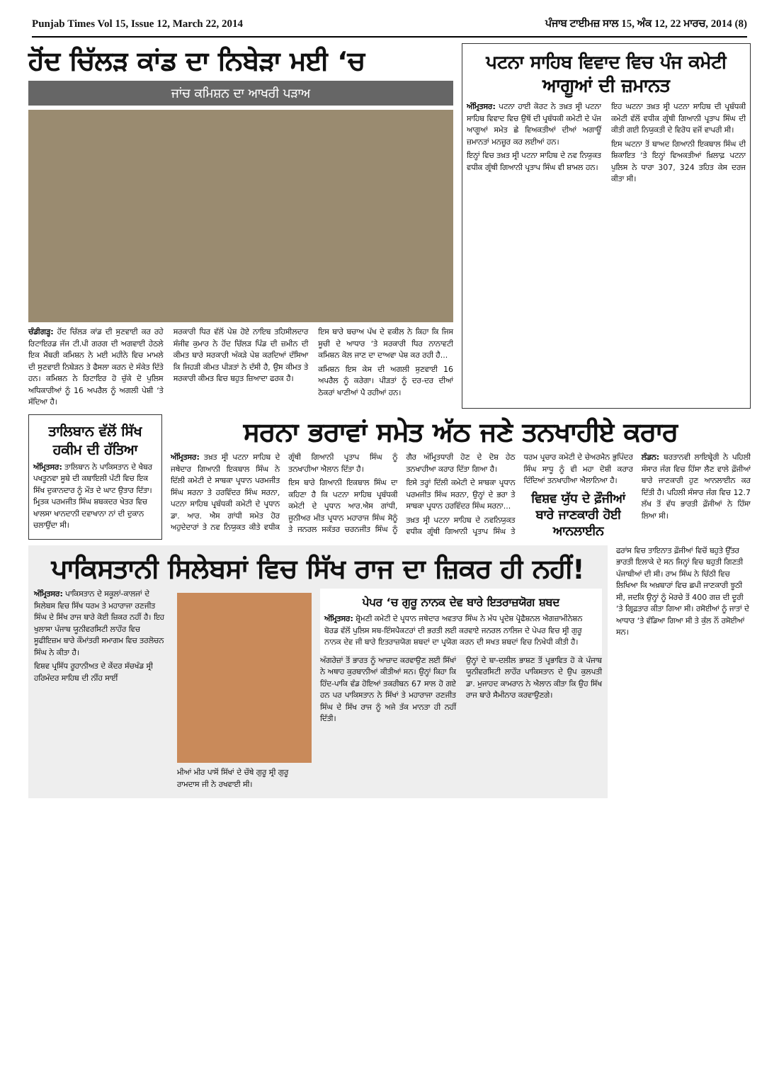Punjab Times Vol 15, Issue 12, March 22, 2014 ਪੰਜਾਬ ਟਾਈਮਜ਼ ਸਾਲ 15, ਅੰਕ 12, 22 ਮਾਰਚ, 2014 (8)
ਹੋਂਦ ਚਿੱਲੜ ਕਾਂਡ ਦਾ ਨਿਬੇੜਾ ਮਈ ‘ਚ
ਜਾਂਚ ਕਮਿਸ਼ਨ ਦਾ ਆਖਰੀ ਪੜਾਅ
ਚੰਡੀਗੜ੍ਹ: ਹੋਂਦ ਚਿੱਲੜ ਕਾਂਡ ਦੀ ਸੁਣਵਾਈ ਕਰ ਰਹੇ ਰਿਟਾਇਰਡ ਜੱਜ ਟੀ.ਪੀ ਗਰਗ ਦੀ ਅਗਵਾਈ ਹੇਠਲੇ ਇਕ ਮੈਂਬਰੀ ਕਮਿਸ਼ਨ ਨੇ ਮਈ ਮਹੀਨੇ ਵਿਚ ਮਾਮਲੇ ਦੀ ਸੁਣਵਾਈ ਨਿਬੇੜਨ ਤੇ ਫੈਸਲਾ ਕਰਨ ਦੇ ਸੰਕੇਤ ਦਿੱਤੇ ਹਨ। ਕਮਿਸ਼ਨ ਨੇ ਰਿਟਾਇਰ ਹੋ ਚੁੱਕੇ ਦੋ ਪੁਲਿਸ ਅਧਿਕਾਰੀਆਂ ਨੂੰ 16 ਅਪਰੈਲ ਨੂੰ ਅਗਲੀ ਪੇਸ਼ੀ ‘ਤੇ ਸੱਦਿਆ ਹੈ।
ਸਰਕਾਰੀ ਧਿਰ ਵੱਲੋਂ ਪੇਸ਼ ਹੋਏ ਨਾਇਬ ਤਹਿਸੀਲਦਾਰ ਸੰਜੀਵ ਕੁਮਾਰ ਨੇ ਹੋਂਦ ਚਿੱਲੜ ਪਿੰਡ ਦੀ ਜ਼ਮੀਨ ਦੀ ਕੀਮਤ ਬਾਰੇ ਸਰਕਾਰੀ ਅੰਕੜੇ ਪੇਸ਼ ਕਰਦਿਆਂ ਦੱਸਿਆ ਕਿ ਜਿਹੜੀ ਕੀਮਤ ਪੀੜਤਾਂ ਨੇ ਦੱਸੀ ਹੈ, ਉਸ ਕੀਮਤ ਤੇ ਸਰਕਾਰੀ ਕੀਮਤ ਵਿਚ ਬਹੁਤ ਜ਼ਿਆਦਾ ਫਰਕ ਹੈ।
ਇਸ ਬਾਰੇ ਬਚਾਅ ਪੱਖ ਦੇ ਵਕੀਲ ਨੇ ਕਿਹਾ ਕਿ ਜਿਸ ਸੂਚੀ ਦੇ ਆਧਾਰ ‘ਤੇ ਸਰਕਾਰੀ ਧਿਰ ਨਾਨਾਵਟੀ ਕਮਿਸ਼ਨ ਕੋਲ ਜਾਣ ਦਾ ਦਾਅਵਾ ਪੇਸ਼ ਕਰ ਰਹੀ ਹੈ...
ਕਮਿਸ਼ਨ ਇਸ ਕੇਸ ਦੀ ਅਗਲੀ ਸੁਣਵਾਈ 16 ਅਪਰੈਲ ਨੂੰ ਕਰੇਗਾ। ਪੀੜਤਾਂ ਨੂੰ ਦਰ-ਦਰ ਦੀਆਂ ਠੋਕਰਾਂ ਖਾਣੀਆਂ ਪੈ ਰਹੀਆਂ ਹਨ।
ਪਟਨਾ ਸਾਹਿਬ ਵਿਵਾਦ ਵਿਚ ਪੰਜ ਕਮੇਟੀ ਆਗੂਆਂ ਦੀ ਜ਼ਮਾਨਤ
ਅੰਮ੍ਰਿਤਸਰ: ਪਟਨਾ ਹਾਈ ਕੋਰਟ ਨੇ ਤਖ਼ਤ ਸ੍ਰੀ ਪਟਨਾ ਸਾਹਿਬ ਵਿਵਾਦ ਵਿਚ ਉਥੋਂ ਦੀ ਪ੍ਰਬੰਧਕੀ ਕਮੇਟੀ ਦੇ ਪੰਜ ਆਗੂਆਂ ਸਮੇਤ ਛੇ ਵਿਅਕਤੀਆਂ ਦੀਆਂ ਅਗਾਊਂ ਜ਼ਮਾਨਤਾਂ ਮਨਜ਼ੂਰ ਕਰ ਲਈਆਂ ਹਨ।
ਇਨ੍ਹਾਂ ਵਿਚ ਤਖ਼ਤ ਸ੍ਰੀ ਪਟਨਾ ਸਾਹਿਬ ਦੇ ਨਵ ਨਿਯੁਕਤ ਵਧੀਕ ਗ੍ਰੰਥੀ ਗਿਆਨੀ ਪ੍ਰਤਾਪ ਸਿੰਘ ਵੀ ਸ਼ਾਮਲ ਹਨ।
ਇਹ ਘਟਨਾ ਤਖ਼ਤ ਸ੍ਰੀ ਪਟਨਾ ਸਾਹਿਬ ਦੀ ਪ੍ਰਬੰਧਕੀ ਕਮੇਟੀ ਵੱਲੋਂ ਵਧੀਕ ਗ੍ਰੰਥੀ ਗਿਆਨੀ ਪ੍ਰਤਾਪ ਸਿੰਘ ਦੀ ਕੀਤੀ ਗਈ ਨਿਯੁਕਤੀ ਦੇ ਵਿਰੋਧ ਵਜੋਂ ਵਾਪਰੀ ਸੀ।
ਇਸ ਘਟਨਾ ਤੋਂ ਬਾਅਦ ਗਿਆਨੀ ਇਕਬਾਲ ਸਿੰਘ ਦੀ ਸ਼ਿਕਾਇਤ ‘ਤੇ ਇਨ੍ਹਾਂ ਵਿਅਕਤੀਆਂ ਖ਼ਿਲਾਫ਼ ਪਟਨਾ ਪੁਲਿਸ ਨੇ ਧਾਰਾ 307, 324 ਤਹਿਤ ਕੇਸ ਦਰਜ ਕੀਤਾ ਸੀ।
ਤਾਲਿਬਾਨ ਵੱਲੋਂ ਸਿੱਖ ਹਕੀਮ ਦੀ ਹੱਤਿਆ
ਅੰਮ੍ਰਿਤਸਰ: ਤਾਲਿਬਾਨ ਨੇ ਪਾਕਿਸਤਾਨ ਦੇ ਖੈਬਰ ਪਖਤੂਨਵਾ ਸੂਬੇ ਦੀ ਕਬਾਇਲੀ ਪੱਟੀ ਵਿਚ ਇਕ ਸਿੱਖ ਦੁਕਾਨਦਾਰ ਨੂੰ ਮੌਤ ਦੇ ਘਾਟ ਉਤਾਰ ਦਿੱਤਾ। ਮ੍ਰਿਤਕ ਪਰਮਜੀਤ ਸਿੰਘ ਸ਼ਬਕਦਰ ਖੇਤਰ ਵਿਚ ਖਾਲਸਾ ਖਾਨਦਾਨੀ ਦਵਾਖਾਨਾ ਨਾਂ ਦੀ ਦੁਕਾਨ ਚਲਾਉਂਦਾ ਸੀ।
ਸਰਨਾ ਭਰਾਵਾਂ ਸਮੇਤ ਅੱਠ ਜਣੇ ਤਨਖਾਹੀਏ ਕਰਾਰ
ਅੰਮ੍ਰਿਤਸਰ: ਤਖ਼ਤ ਸ੍ਰੀ ਪਟਨਾ ਸਾਹਿਬ ਦੇ ਜਥੇਦਾਰ ਗਿਆਨੀ ਇਕਬਾਲ ਸਿੰਘ ਨੇ ਦਿੱਲੀ ਕਮੇਟੀ ਦੇ ਸਾਬਕਾ ਪ੍ਰਧਾਨ ਪਰਮਜੀਤ ਸਿੰਘ ਸਰਨਾ ਤੇ ਹਰਵਿੰਦਰ ਸਿੰਘ ਸਰਨਾ, ਪਟਨਾ ਸਾਹਿਬ ਪ੍ਰਬੰਧਕੀ ਕਮੇਟੀ ਦੇ ਪ੍ਰਧਾਨ ਡਾ. ਆਰ. ਐਸ ਗਾਂਧੀ ਸਮੇਤ ਹੋਰ ਅਹੁਦੇਦਾਰਾਂ ਤੇ ਨਵ ਨਿਯੁਕਤ ਕੀਤੇ ਵਧੀਕ ਗ੍ਰੰਥੀ ਗਿਆਨੀ ਪ੍ਰਤਾਪ ਸਿੰਘ ਨੂੰ ਤਨਖਾਹੀਆ ਐਲਾਨ ਦਿੱਤਾ ਹੈ।
ਇਸ ਬਾਰੇ ਗਿਆਨੀ ਇਕਬਾਲ ਸਿੰਘ ਦਾ ਕਹਿਣਾ ਹੈ ਕਿ ਪਟਨਾ ਸਾਹਿਬ ਪ੍ਰਬੰਧਕੀ ਕਮੇਟੀ ਦੇ ਪ੍ਰਧਾਨ ਆਰ.ਐਸ ਗਾਂਧੀ, ਜੂਨੀਅਰ ਮੀਤ ਪ੍ਰਧਾਨ ਮਹਾਰਾਜ ਸਿੰਘ ਸੋਨੂੰ ਤੇ ਜਨਰਲ ਸਕੱਤਰ ਚਰਨਜੀਤ ਸਿੰਘ ਨੂੰ ਗੈਰ ਅੰਮ੍ਰਿਤਧਾਰੀ ਹੋਣ ਦੇ ਦੋਸ਼ ਹੇਠ ਤਨਖਾਹੀਆ ਕਰਾਰ ਦਿੱਤਾ ਗਿਆ ਹੈ।
ਇਸੇ ਤਰ੍ਹਾਂ ਦਿੱਲੀ ਕਮੇਟੀ ਦੇ ਸਾਬਕਾ ਪ੍ਰਧਾਨ ਪਰਮਜੀਤ ਸਿੰਘ ਸਰਨਾ, ਉਨ੍ਹਾਂ ਦੇ ਭਰਾ ਤੇ ਸਾਬਕਾ ਪ੍ਰਧਾਨ ਹਰਵਿੰਦਰ ਸਿੰਘ ਸਰਨਾ...
ਤਖ਼ਤ ਸ੍ਰੀ ਪਟਨਾ ਸਾਹਿਬ ਦੇ ਨਵਨਿਯੁਕਤ ਵਧੀਕ ਗ੍ਰੰਥੀ ਗਿਆਨੀ ਪ੍ਰਤਾਪ ਸਿੰਘ ਤੇ ਧਰਮ ਪ੍ਰਚਾਰ ਕਮੇਟੀ ਦੇ ਚੇਅਰਮੈਨ ਭੁਪਿੰਦਰ ਸਿੰਘ ਸਾਧੂ ਨੂੰ ਵੀ ਮਹਾ ਦੋਸ਼ੀ ਕਰਾਰ ਦਿੰਦਿਆਂ ਤਨਖਾਹੀਆ ਐਲਾਨਿਆ ਹੈ।
ਵਿਸ਼ਵ ਯੁੱਧ ਦੇ ਫ਼ੌਜੀਆਂ ਬਾਰੇ ਜਾਣਕਾਰੀ ਹੋਈ ਆਨਲਾਈਨ
ਲੰਡਨ: ਬਰਤਾਨਵੀ ਲਾਇਬ੍ਰੇਰੀ ਨੇ ਪਹਿਲੀ ਸੰਸਾਰ ਜੰਗ ਵਿਚ ਹਿੱਸਾ ਲੈਣ ਵਾਲੇ ਫ਼ੌਜੀਆਂ ਬਾਰੇ ਜਾਣਕਾਰੀ ਹੁਣ ਆਨਲਾਈਨ ਕਰ ਦਿੱਤੀ ਹੈ। ਪਹਿਲੀ ਸੰਸਾਰ ਜੰਗ ਵਿਚ 12.7 ਲੱਖ ਤੋਂ ਵੱਧ ਭਾਰਤੀ ਫ਼ੌਜੀਆਂ ਨੇ ਹਿੱਸਾ ਲਿਆ ਸੀ।
ਪਾਕਿਸਤਾਨੀ ਸਿਲੇਬਸਾਂ ਵਿਚ ਸਿੱਖ ਰਾਜ ਦਾ ਜ਼ਿਕਰ ਹੀ ਨਹੀਂ!
ਅੰਮ੍ਰਿਤਸਰ: ਪਾਕਿਸਤਾਨ ਦੇ ਸਕੂਲਾਂ-ਕਾਲਜਾਂ ਦੇ ਸਿਲੇਬਸ ਵਿਚ ਸਿੱਖ ਧਰਮ ਤੇ ਮਹਾਰਾਜਾ ਰਣਜੀਤ ਸਿੰਘ ਦੇ ਸਿੱਖ ਰਾਜ ਬਾਰੇ ਕੋਈ ਜ਼ਿਕਰ ਨਹੀਂ ਹੈ। ਇਹ ਖੁਲਾਸਾ ਪੰਜਾਬ ਯੂਨੀਵਰਸਿਟੀ ਲਾਹੌਰ ਵਿਚ ਸੂਫੀਇਜ਼ਮ ਬਾਰੇ ਕੌਮਾਂਤਰੀ ਸਮਾਗਮ ਵਿਚ ਤਰਲੋਚਨ ਸਿੰਘ ਨੇ ਕੀਤਾ ਹੈ।
ਵਿਸ਼ਵ ਪ੍ਰਸਿੱਧ ਰੂਹਾਨੀਅਤ ਦੇ ਕੇਂਦਰ ਸੱਚਖੰਡ ਸ੍ਰੀ ਹਰਿਮੰਦਰ ਸਾਹਿਬ ਦੀ ਨੀਂਹ ਸਾਈਂ
ਮੀਆਂ ਮੀਰ ਪਾਸੋਂ ਸਿੱਖਾਂ ਦੇ ਚੌਥੇ ਗੁਰੂ ਸ੍ਰੀ ਗੁਰੂ ਰਾਮਦਾਸ ਜੀ ਨੇ ਰਖਵਾਈ ਸੀ।
ਪੇਪਰ ‘ਚ ਗੁਰੂ ਨਾਨਕ ਦੇਵ ਬਾਰੇ ਇਤਰਾਜ਼ਯੋਗ ਸ਼ਬਦ
ਅੰਮ੍ਰਿਤਸਰ: ਸ਼੍ਰੋਮਣੀ ਕਮੇਟੀ ਦੇ ਪ੍ਰਧਾਨ ਜਥੇਦਾਰ ਅਵਤਾਰ ਸਿੰਘ ਨੇ ਮੱਧ ਪ੍ਰਦੇਸ਼ ਪ੍ਰੋਫੈਸ਼ਨਲ ਐਗਜ਼ਾਮੀਨੇਸ਼ਨ ਬੋਰਡ ਵੱਲੋਂ ਪੁਲਿਸ ਸਬ-ਇੰਸਪੈਕਟਰਾਂ ਦੀ ਭਰਤੀ ਲਈ ਕਰਵਾਏ ਜਨਰਲ ਨਾਲਿਜ ਦੇ ਪੇਪਰ ਵਿਚ ਸ੍ਰੀ ਗੁਰੂ ਨਾਨਕ ਦੇਵ ਜੀ ਬਾਰੇ ਇਤਰਾਜ਼ਯੋਗ ਸ਼ਬਦਾਂ ਦਾ ਪ੍ਰਯੋਗ ਕਰਨ ਦੀ ਸਖਤ ਸ਼ਬਦਾਂ ਵਿਚ ਨਿਖੇਧੀ ਕੀਤੀ ਹੈ।
ਅੰਗਰੇਜ਼ਾਂ ਤੋਂ ਭਾਰਤ ਨੂੰ ਆਜ਼ਾਦ ਕਰਵਾਉਣ ਲਈ ਸਿੱਖਾਂ ਨੇ ਅਥਾਹ ਕੁਰਬਾਨੀਆਂ ਕੀਤੀਆਂ ਸਨ। ਉਨ੍ਹਾਂ ਕਿਹਾ ਕਿ ਹਿੰਦ-ਪਾਕਿ ਵੰਡ ਹੋਇਆਂ ਤਕਰੀਬਨ 67 ਸਾਲ ਹੋ ਗਏ ਹਨ ਪਰ ਪਾਕਿਸਤਾਨ ਨੇ ਸਿੱਖਾਂ ਤੇ ਮਹਾਰਾਜਾ ਰਣਜੀਤ ਸਿੰਘ ਦੇ ਸਿੱਖ ਰਾਜ ਨੂੰ ਅਜੇ ਤੱਕ ਮਾਨਤਾ ਹੀ ਨਹੀਂ ਦਿੱਤੀ।
ਉਨ੍ਹਾਂ ਦੇ ਬਾ-ਦਲੀਲ ਭਾਸ਼ਣ ਤੋਂ ਪ੍ਰਭਾਵਿਤ ਹੋ ਕੇ ਪੰਜਾਬ ਯੂਨੀਵਰਸਿਟੀ ਲਾਹੌਰ ਪਾਕਿਸਤਾਨ ਦੇ ਉਪ ਕੁਲਪਤੀ ਡਾ. ਮੁਜਾਹਦ ਕਾਮਰਾਨ ਨੇ ਐਲਾਨ ਕੀਤਾ ਕਿ ਉਹ ਸਿੱਖ ਰਾਜ ਬਾਰੇ ਸੈਮੀਨਾਰ ਕਰਵਾਉਣਗੇ।
ਫਰਾਂਸ ਵਿਚ ਤਾਇਨਾਤ ਫ਼ੌਜੀਆਂ ਵਿਚੋਂ ਬਹੁਤੇ ਉੱਤਰ ਭਾਰਤੀ ਇਲਾਕੇ ਦੇ ਸਨ ਜਿਨ੍ਹਾਂ ਵਿਚ ਬਹੁਤੀ ਗਿਣਤੀ ਪੰਜਾਬੀਆਂ ਦੀ ਸੀ। ਰਾਮ ਸਿੰਘ ਨੇ ਚਿੱਠੀ ਵਿਚ ਲਿਖਿਆ ਕਿ ਅਖ਼ਬਾਰਾਂ ਵਿਚ ਛਪੀ ਜਾਣਕਾਰੀ ਝੂਠੀ ਸੀ, ਜਦਕਿ ਉਨ੍ਹਾਂ ਨੂੰ ਮੋਰਚੇ ਤੋਂ 400 ਗਜ਼ ਦੀ ਦੂਰੀ ‘ਤੇ ਗ੍ਰਿਫ਼ਤਾਰ ਕੀਤਾ ਗਿਆ ਸੀ। ਰਸੋਈਆਂ ਨੂੰ ਜਾਤਾਂ ਦੇ ਆਧਾਰ ‘ਤੇ ਵੰਡਿਆ ਗਿਆ ਸੀ ਤੇ ਕੁੱਲ ਨੌਂ ਰਸੋਈਆਂ ਸਨ।